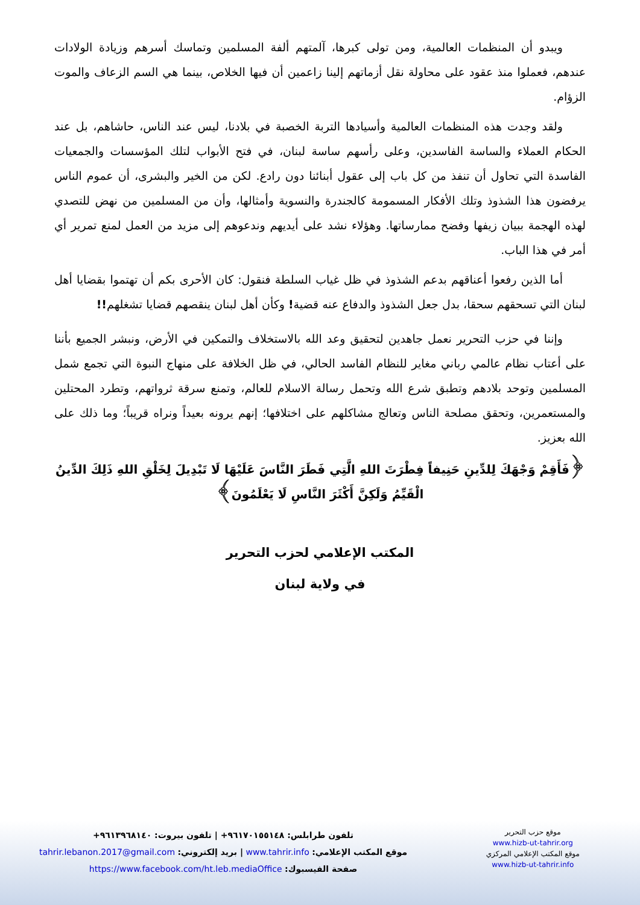ويبدو أن المنظمات العالمية، ومن تولى كبرها، آلمتهم ألفة المسلمين وتماسك أسرهم وزيادة الولادات عندهم، فعملوا منذ عقود على محاولة نقل أزماتهم إلينا زاعمين أن فيها الخلاص، بينما هي السم الزعاف والموت الزؤام.
ولقد وجدت هذه المنظمات العالمية وأسيادها التربة الخصبة في بلادنا، ليس عند الناس، حاشاهم، بل عند الحكام العملاء والساسة الفاسدين، وعلى رأسهم ساسة لبنان، في فتح الأبواب لتلك المؤسسات والجمعيات الفاسدة التي تحاول أن تنفذ من كل باب إلى عقول أبنائنا دون رادع. لكن من الخير والبشرى، أن عموم الناس يرفضون هذا الشذوذ وتلك الأفكار المسمومة كالجندرة والنسوية وأمثالها، وأن من المسلمين من نهض للتصدي لهذه الهجمة ببيان زيفها وفضح ممارساتها. وهؤلاء نشد على أيديهم وندعوهم إلى مزيد من العمل لمنع تمرير أي أمر في هذا الباب.
أما الذين رفعوا أعناقهم بدعم الشذوذ في ظل غياب السلطة فنقول: كان الأحرى بكم أن تهتموا بقضايا أهل لبنان التي تسحقهم سحقا، بدل جعل الشذوذ والدفاع عنه قضية! وكأن أهل لبنان ينقصهم قضايا تشغلهم!!
وإننا في حزب التحرير نعمل جاهدين لتحقيق وعد الله بالاستخلاف والتمكين في الأرض، ونبشر الجميع بأننا على أعتاب نظام عالمي رباني مغاير للنظام الفاسد الحالي، في ظل الخلافة على منهاج النبوة التي تجمع شمل المسلمين وتوحد بلادهم وتطبق شرع الله وتحمل رسالة الاسلام للعالم، وتمنع سرقة ثرواتهم، وتطرد المحتلين والمستعمرين، وتحقق مصلحة الناس وتعالج مشاكلهم على اختلافها؛ إنهم يرونه بعيداً ونراه قريباً؛ وما ذلك على الله بعزيز.
﴿فَأَقِمْ وَجْهَكَ لِلدِّينِ حَنِيفاً فِطْرَتَ اللهِ الَّتِي فَطَرَ النَّاسَ عَلَيْهَا لَا تَبْدِيلَ لِخَلْقِ اللهِ ذَلِكَ الدِّينُ الْقَيِّمُ وَلَكِنَّ أَكْثَرَ النَّاسِ لَا يَعْلَمُونَ﴾
المكتب الإعلامي لحزب التحرير
في ولاية لبنان
تلفون طرابلس: ٩٦١٧٠١٥٥١٤٨+ | تلفون بيروت: ٩٦١٣٩٦٨١٤٠+
موقع المكتب الإعلامي: www.tahrir.info | بريد إلكتروني: tahrir.lebanon.2017@gmail.com
صفحة الفيسبوك: https://www.facebook.com/ht.leb.mediaOffice
موقع حزب التحرير
www.hizb-ut-tahrir.org
موقع المكتب الإعلامي المركزي
www.hizb-ut-tahrir.info